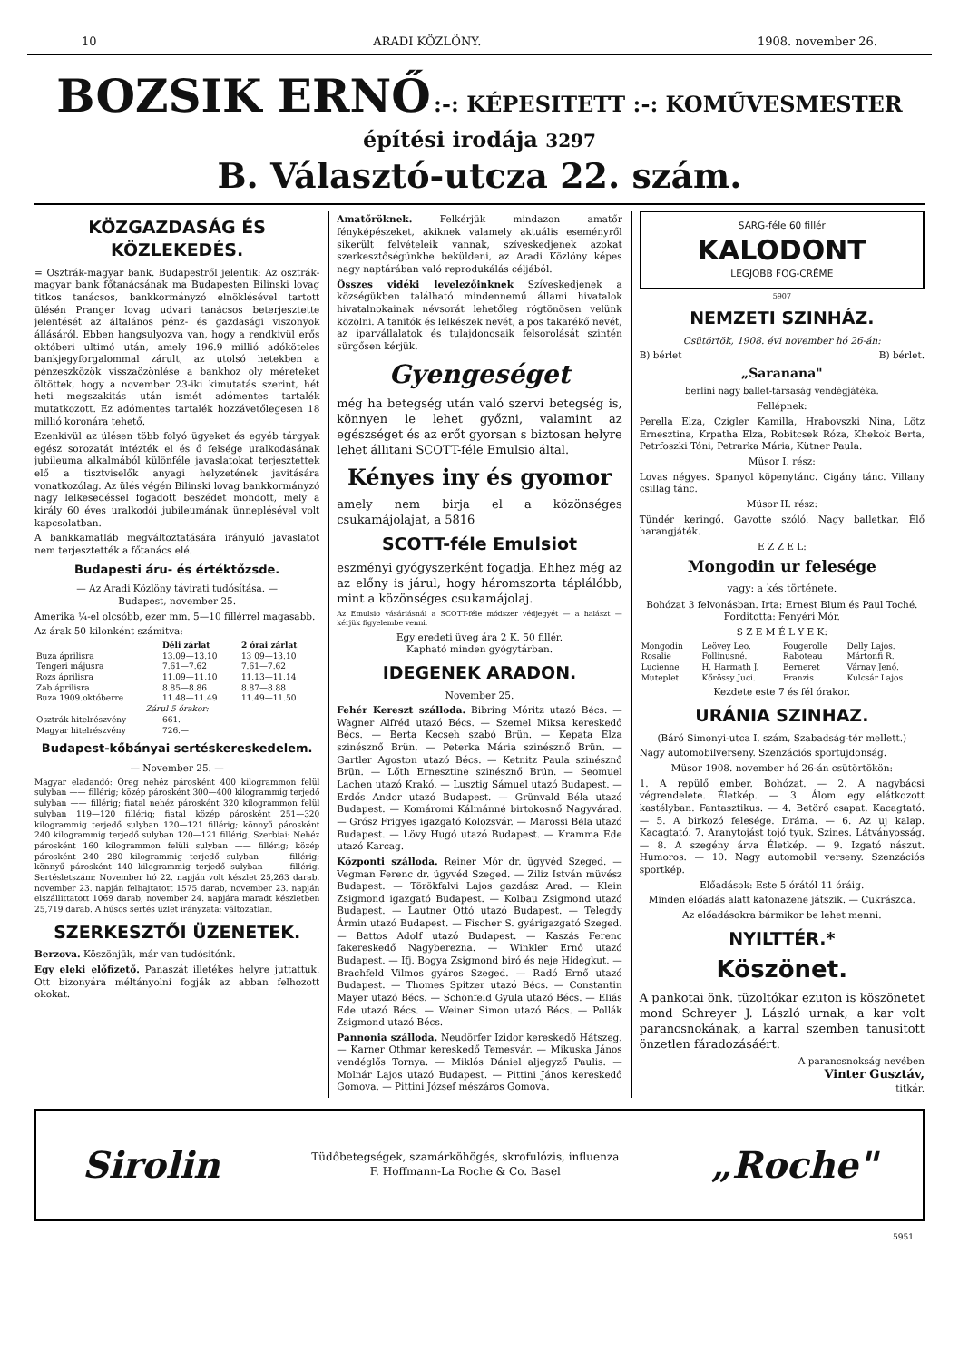10 ARADI KÖZLÖNY. 1908. november 26.
BOZSIK ERNŐ :-: KÉPESITETT :-: KOMŰVESMESTER
építési irodája 3297
B. Választó-utcza 22. szám.
KÖZGAZDASÁG ÉS KÖZLEKEDÉS.
= Osztrák-magyar bank. Budapestről jelentik: Az osztrák-magyar bank főtanácsának ma Budapesten Bilinski lovag titkos tanácsos, bankkormányzó elnöklésével tartott ülésén Pranger lovag udvari tanácsos beterjesztette jelentését az általános pénz- és gazdasági viszonyok állásáról. Ebben hangsulyozva van, hogy a rendkivül erős októberi ultimó után, amely 196.9 millió adóköteles bankjegyforgalommal zárult, az utolsó hetekben a pénzeszközök visszaözönlése a bankhoz oly méreteket öltöttek, hogy a november 23-iki kimutatás szerint, hét heti megszakitás után ismét adómentes tartalék mutatkozott. Ez adómentes tartalék hozzávetőlegesen 18 millió koronára tehető.
Ezenkivül az ülésen több folyó ügyeket és egyéb tárgyak egész sorozatát intézték el és ő felsége uralkodásának jubileuma alkalmából különféle javaslatokat terjesztettek elő a tisztviselők anyagi helyzetének javitására vonatkozólag. Az ülés végén Bilinski lovag bankkormányzó nagy lelkesedéssel fogadott beszédet mondott, mely a király 60 éves uralkodói jubileumának ünneplésével volt kapcsolatban.
A bankkamatláb megváltoztatására irányuló javaslatot nem terjesztették a főtanács elé.
Budapesti áru- és értéktőzsde.
— Az Aradi Közlöny távirati tudósítása. —
Budapest, november 25.
Amerika ¼-el olcsóbb, ezer mm. 5—10 fillérrel magasabb.
Az árak 50 kilonként számitva:
| | Déli zárlat | 2 órai zárlat |
| --- | --- | --- |
| Buza áprilisra | 13.09—13.10 | 13 09—13.10 |
| Tengeri májusra | 7.61—7.62 | 7.61—7.62 |
| Rozs áprilisra | 11.09—11.10 | 11.13—11.14 |
| Zab áprilisra | 8.85—8.86 | 8.87—8.88 |
| Buza 1909.októberre | 11.48—11.49 | 11.49—11.50 |
| Zárul 5 órakor: | | |
| Osztrák hitelrészvény | 661.— | |
| Magyar hitelrészvény | 726.— | |
Budapest-kőbányai sertéskereskedelem.
— November 25. —
Magyar eladandó: Öreg nehéz párosként 400 kilogrammon felül sulyban —— fillérig; közép párosként 300—400 kilogrammig terjedő sulyban —— fillérig; fiatal nehéz párosként 320 kilogrammon felül sulyban 119—120 fillérig; fiatal közép párosként 251—320 kilogrammig terjedő sulyban 120—121 fillérig; könnyű párosként 240 kilogrammig terjedő sulyban 120—121 fillérig. Szerbiai: Nehéz párosként 160 kilogrammon felüli sulyban —— fillérig; közép párosként 240—280 kilogrammig terjedő sulyban —— fillérig; könnyű párosként 140 kilogrammig terjedő sulyban —— fillérig. Sertésletszám: November hó 22. napján volt készlet 25,263 darab, november 23. napján felhajtatott 1575 darab, november 23. napján elszállittatott 1069 darab, november 24. napjára maradt készletben 25,719 darab. A húsos sertés üzlet irányzata: változatlan.
SZERKESZTŐI ÜZENETEK.
Berzova. Köszönjük, már van tudósitónk.
Egy eleki előfizető. Panaszát illetékes helyre juttattuk. Ott bizonyára méltányolni fogják az abban felhozott okokat.
Amatőröknek. Felkérjük mindazon amatőr fényképészeket, akiknek valamely aktuális eseményről sikerült felvételeik vannak, szíveskedjenek azokat szerkesztőségünkbe beküldeni, az Aradi Közlöny képes nagy naptárában való reprodukálás céljából.
Összes vidéki levelezőinknek Szíveskedjenek a községükben található mindennemű állami hivatalok hivatalnokainak névsorát lehetőleg rögtönösen velünk közölni. A tanitók és lelkészek nevét, a pos takarékő nevét, az iparvállalatok és tulajdonosaik felsorolását szintén sürgősen kérjük.
Gyengeséget
még ha betegség után való szervi betegség is, könnyen le lehet győzni, valamint az egészséget és az erőt gyorsan s biztosan helyre lehet állitani SCOTT-féle Emulsio által.
Kényes iny és gyomor
amely nem birja el a közönséges csukamájolajat, a 5816
SCOTT-féle Emulsiot
eszményi gyógyszerként fogadja. Ehhez még az az előny is járul, hogy háromszorta táplálóbb, mint a közönséges csukamájolaj.
Az Emulsio vásárlásnál a SCOTT-féle módszer védjegyét — a halászt — kérjük figyelembe venni.
Egy eredeti üveg ára 2 K. 50 fillér.
Kapható minden gyógytárban.
IDEGENEK ARADON.
November 25.
Fehér Kereszt szálloda. Bibring Móritz utazó Bécs. — Wagner Alfréd utazó Bécs. — Szemel Miksa kereskedő Bécs. — Berta Kecseh szabó Brün. — Kepata Elza szinésznő Brün. — Peterka Mária szinésznő Brün. — Gartler Agoston utazó Bécs. — Ketnitz Paula szinésznő Brün. — Lőth Ernesztine szinésznő Brün. — Seomuel Lachen utazó Krakó. — Lusztig Sámuel utazó Budapest. — Erdős Andor utazó Budapest. — Grünvald Béla utazó Budapest. — Komáromi Kálmánné birtokosnő Nagyvárad. — Grósz Frigyes igazgató Kolozsvár. — Marossi Béla utazó Budapest. — Lövy Hugó utazó Budapest. — Kramma Ede utazó Karcag.
Központi szálloda. Reiner Mór dr. ügyvéd Szeged. — Vegman Ferenc dr. ügyvéd Szeged. — Ziliz István müvész Budapest. — Törökfalvi Lajos gazdász Arad. — Klein Zsigmond igazgató Budapest. — Kolbau Zsigmond utazó Budapest. — Lautner Ottó utazó Budapest. — Telegdy Ármin utazó Budapest. — Fischer S. gyárigazgató Szeged. — Battos Adolf utazó Budapest. — Kaszás Ferenc fakereskedő Nagyberezna. — Winkler Ernő utazó Budapest. — Ifj. Bogya Zsigmond biró és neje Hidegkut. — Brachfeld Vilmos gyáros Szeged. — Radó Ernő utazó Budapest. — Thomes Spitzer utazó Bécs. — Constantin Mayer utazó Bécs. — Schönfeld Gyula utazó Bécs. — Eliás Ede utazó Bécs. — Weiner Simon utazó Bécs. — Pollák Zsigmond utazó Bécs.
Pannonia szálloda. Neudörfer Izidor kereskedő Hátszeg. — Karner Othmar kereskedő Temesvár. — Mikuska János vendéglős Tornya. — Miklós Dániel aljegyző Paulis. — Molnár Lajos utazó Budapest. — Pittini János kereskedő Gomova. — Pittini József mészáros Gomova.
SARG-féle 60 fillér
KALODONT
LEGJOBB FOG-CRÊME
5907
NEMZETI SZINHÁZ.
Csütörtök, 1908. évi november hó 26-án:
B) bérlet B) bérlet.
„Saranana"
berlini nagy ballet-társaság vendégjátéka.
Fellépnek:
Perella Elza, Czigler Kamilla, Hrabovszki Nina, Lötz Ernesztina, Krpatha Elza, Robitcsek Róza, Khekok Berta, Petrfoszki Tóni, Petrarka Mária, Kütner Paula.
Müsor I. rész:
Lovas négyes. Spanyol köpenytánc. Cigány tánc. Villany csillag tánc.
Müsor II. rész:
Tündér keringő. Gavotte szóló. Nagy balletkar. Élő harangjáték.
E Z Z E L:
Mongodin ur felesége
vagy: a kés története.
Bohózat 3 felvonásban. Irta: Ernest Blum és Paul Toché. Forditotta: Fenyéri Mór.
S Z E M É L Y E K:
| Mongodin | Leövey Leo. | Fougerolle | Delly Lajos. |
| Rosalie | Follinusné. | Raboteau | Mártonfi R. |
| Lucienne | H. Harmath J. | Berneret | Várnay Jenő. |
| Muteplet | Kőrössy Juci. | Franzis | Kulcsár Lajos |
Kezdete este 7 és fél órakor.
URÁNIA SZINHAZ.
(Báró Simonyi-utca I. szám, Szabadság-tér mellett.)
Nagy automobilverseny. Szenzációs sportujdonság.
Müsor 1908. november hó 26-án csütörtökön:
1. A repülő ember. Bohózat. — 2. A nagybácsi végrendelete. Életkép. — 3. Álom egy elátkozott kastélyban. Fantasztikus. — 4. Betörő csapat. Kacagtató. — 5. A birkozó felesége. Dráma. — 6. Az uj kalap. Kacagtató. 7. Aranytojást tojó tyuk. Szines. Látványosság. — 8. A szegény árva Életkép. — 9. Izgató nászut. Humoros. — 10. Nagy automobil verseny. Szenzációs sportkép.
Előadások: Este 5 órától 11 óráig.
Minden előadás alatt katonazene játszik. — Cukrászda.
Az előadásokra bármikor be lehet menni.
NYILTTÉR.*
Köszönet.
A pankotai önk. tüzoltókar ezuton is köszönetet mond Schreyer J. László urnak, a kar volt parancsnokának, a karral szemben tanusitott önzetlen fáradozásáért.
A parancsnokság nevében
Vinter Gusztáv,
titkár.
Sirolin
Tüdőbetegségek, szamárköhögés, skrofulózis, influenza
F. Hoffmann-La Roche & Co. Basel
„Roche"
5951